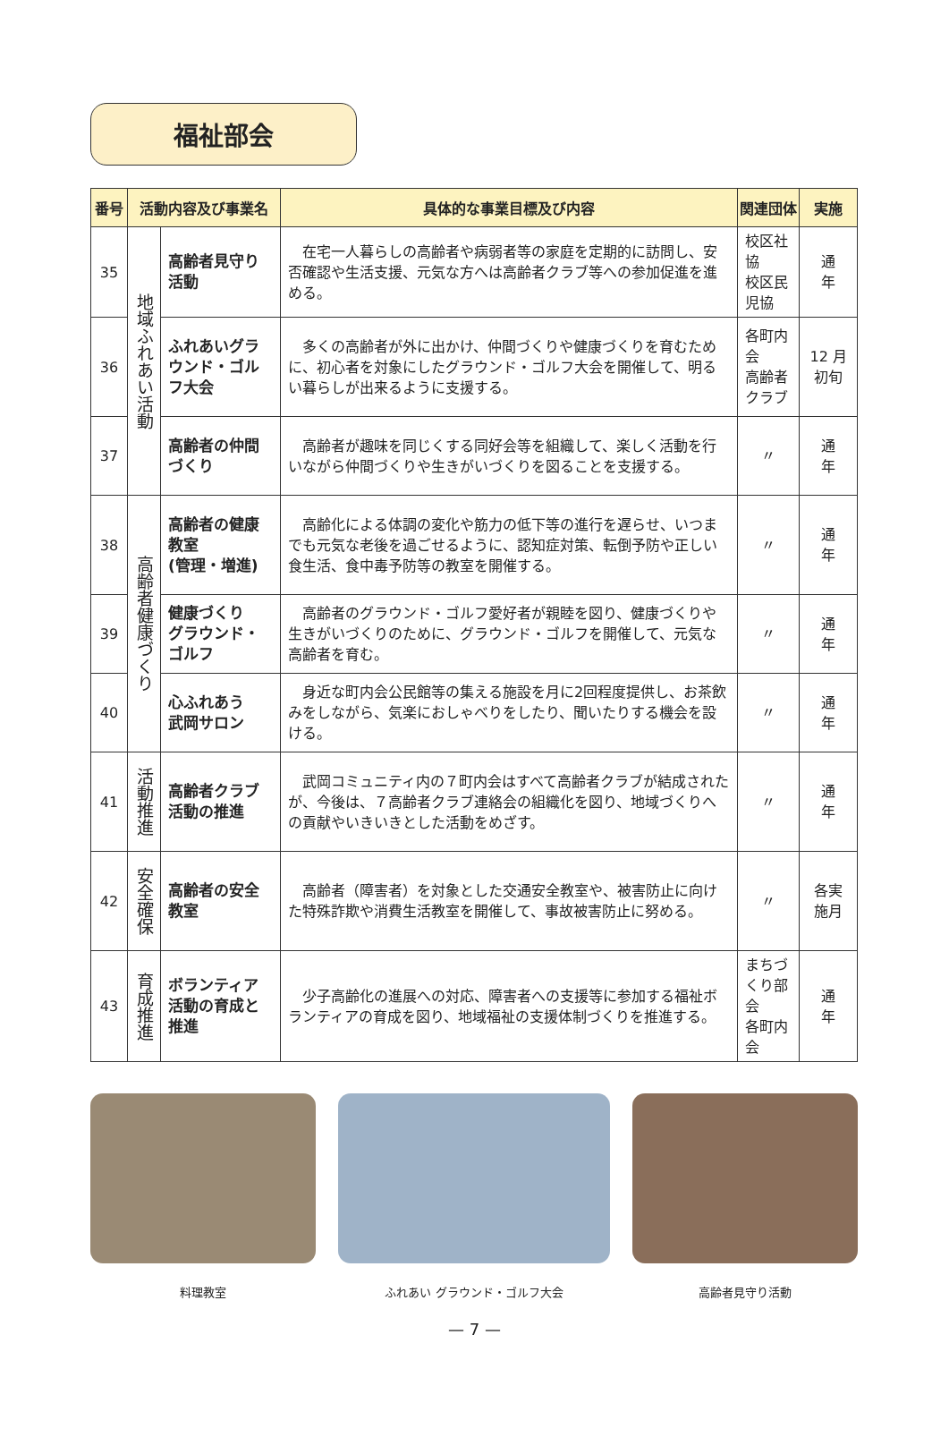福祉部会
| 番号 | 活動内容及び事業名 | | 具体的な事業目標及び内容 | 関連団体 | 実施 |
| --- | --- | --- | --- | --- | --- |
| 35 | 地域ふれあい活動 | 高齢者見守り活動 | 在宅一人暮らしの高齢者や病弱者等の家庭を定期的に訪問し、安否確認や生活支援、元気な方へは高齢者クラブ等への参加促進を進める。 | 校区社協 校区民児協 | 通 年 |
| 36 | | ふれあいグラウンド・ゴルフ大会 | 多くの高齢者が外に出かけ、仲間づくりや健康づくりを育むために、初心者を対象にしたグラウンド・ゴルフ大会を開催して、明るい暮らしが出来るように支援する。 | 各町内会 高齢者クラブ | 12 月初旬 |
| 37 | | 高齢者の仲間づくり | 高齢者が趣味を同じくする同好会等を組織して、楽しく活動を行いながら仲間づくりや生きがいづくりを図ることを支援する。 | 〃 | 通 年 |
| 38 | 高齢者健康づくり | 高齢者の健康教室 (管理・増進) | 高齢化による体調の変化や筋力の低下等の進行を遅らせ、いつまでも元気な老後を過ごせるように、認知症対策、転倒予防や正しい食生活、食中毒予防等の教室を開催する。 | 〃 | 通 年 |
| 39 | | 健康づくり グラウンド・ゴルフ | 高齢者のグラウンド・ゴルフ愛好者が親睦を図り、健康づくりや生きがいづくりのために、グラウンド・ゴルフを開催して、元気な高齢者を育む。 | 〃 | 通 年 |
| 40 | | 心ふれあう 武岡サロン | 身近な町内会公民館等の集える施設を月に2回程度提供し、お茶飲みをしながら、気楽におしゃべりをしたり、聞いたりする機会を設ける。 | 〃 | 通 年 |
| 41 | 活動推進 | 高齢者クラブ活動の推進 | 武岡コミュニティ内の７町内会はすべて高齢者クラブが結成されたが、今後は、７高齢者クラブ連絡会の組織化を図り、地域づくりへの貢献やいきいきとした活動をめざす。 | 〃 | 通 年 |
| 42 | 安全確保 | 高齢者の安全教室 | 高齢者（障害者）を対象とした交通安全教室や、被害防止に向けた特殊詐欺や消費生活教室を開催して、事故被害防止に努める。 | 〃 | 各実施月 |
| 43 | 育成推進 | ボランティア活動の育成と推進 | 少子高齢化の進展への対応、障害者への支援等に参加する福祉ボランティアの育成を図り、地域福祉の支援体制づくりを推進する。 | まちづくり部会 各町内会 | 通 年 |
料理教室 ふれあい グラウンド・ゴルフ大会 高齢者見守り活動
— 7 —